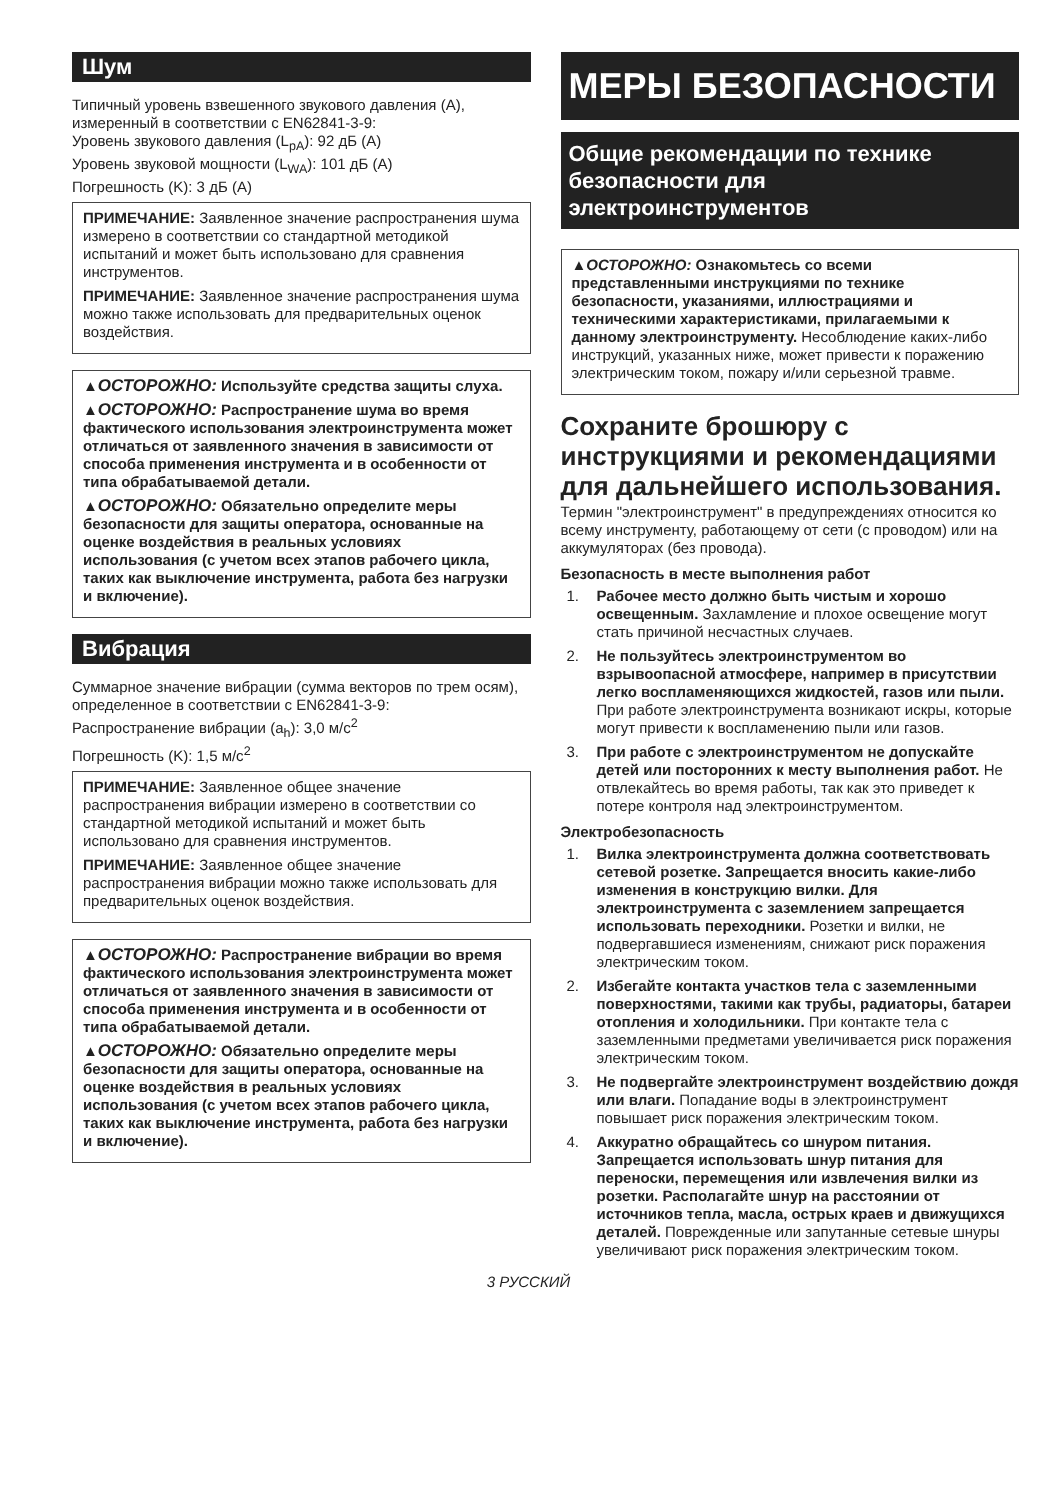Шум
Типичный уровень взвешенного звукового давления (A), измеренный в соответствии с EN62841-3-9:
Уровень звукового давления (L<sub>pA</sub>): 92 дБ (A)
Уровень звуковой мощности (L<sub>WA</sub>): 101 дБ (A)
Погрешность (K): 3 дБ (A)
ПРИМЕЧАНИЕ: Заявленное значение распространения шума измерено в соответствии со стандартной методикой испытаний и может быть использовано для сравнения инструментов.
ПРИМЕЧАНИЕ: Заявленное значение распространения шума можно также использовать для предварительных оценок воздействия.
▲ОСТОРОЖНО: Используйте средства защиты слуха.
▲ОСТОРОЖНО: Распространение шума во время фактического использования электроинструмента может отличаться от заявленного значения в зависимости от способа применения инструмента и в особенности от типа обрабатываемой детали.
▲ОСТОРОЖНО: Обязательно определите меры безопасности для защиты оператора, основанные на оценке воздействия в реальных условиях использования (с учетом всех этапов рабочего цикла, таких как выключение инструмента, работа без нагрузки и включение).
Вибрация
Суммарное значение вибрации (сумма векторов по трем осям), определенное в соответствии с EN62841-3-9:
Распространение вибрации (a<sub>h</sub>): 3,0 м/с<sup>2</sup>
Погрешность (K): 1,5 м/с<sup>2</sup>
ПРИМЕЧАНИЕ: Заявленное общее значение распространения вибрации измерено в соответствии со стандартной методикой испытаний и может быть использовано для сравнения инструментов.
ПРИМЕЧАНИЕ: Заявленное общее значение распространения вибрации можно также использовать для предварительных оценок воздействия.
▲ОСТОРОЖНО: Распространение вибрации во время фактического использования электроинструмента может отличаться от заявленного значения в зависимости от способа применения инструмента и в особенности от типа обрабатываемой детали.
▲ОСТОРОЖНО: Обязательно определите меры безопасности для защиты оператора, основанные на оценке воздействия в реальных условиях использования (с учетом всех этапов рабочего цикла, таких как выключение инструмента, работа без нагрузки и включение).
МЕРЫ БЕЗОПАСНОСТИ
Общие рекомендации по технике безопасности для электроинструментов
▲ОСТОРОЖНО: Ознакомьтесь со всеми представленными инструкциями по технике безопасности, указаниями, иллюстрациями и техническими характеристиками, прилагаемыми к данному электроинструменту. Несоблюдение каких-либо инструкций, указанных ниже, может привести к поражению электрическим током, пожару и/или серьезной травме.
Сохраните брошюру с инструкциями и рекомендациями для дальнейшего использования.
Термин "электроинструмент" в предупреждениях относится ко всему инструменту, работающему от сети (с проводом) или на аккумуляторах (без провода).
Безопасность в месте выполнения работ
1. Рабочее место должно быть чистым и хорошо освещенным. Захламление и плохое освещение могут стать причиной несчастных случаев.
2. Не пользуйтесь электроинструментом во взрывоопасной атмосфере, например в присутствии легко воспламеняющихся жидкостей, газов или пыли. При работе электроинструмента возникают искры, которые могут привести к воспламенению пыли или газов.
3. При работе с электроинструментом не допускайте детей или посторонних к месту выполнения работ. Не отвлекайтесь во время работы, так как это приведет к потере контроля над электроинструментом.
Электробезопасность
1. Вилка электроинструмента должна соответствовать сетевой розетке. Запрещается вносить какие-либо изменения в конструкцию вилки. Для электроинструмента с заземлением запрещается использовать переходники. Розетки и вилки, не подвергавшиеся изменениям, снижают риск поражения электрическим током.
2. Избегайте контакта участков тела с заземленными поверхностями, такими как трубы, радиаторы, батареи отопления и холодильники. При контакте тела с заземленными предметами увеличивается риск поражения электрическим током.
3. Не подвергайте электроинструмент воздействию дождя или влаги. Попадание воды в электроинструмент повышает риск поражения электрическим током.
4. Аккуратно обращайтесь со шнуром питания. Запрещается использовать шнур питания для переноски, перемещения или извлечения вилки из розетки. Располагайте шнур на расстоянии от источников тепла, масла, острых краев и движущихся деталей. Поврежденные или запутанные сетевые шнуры увеличивают риск поражения электрическим током.
3 РУССКИЙ